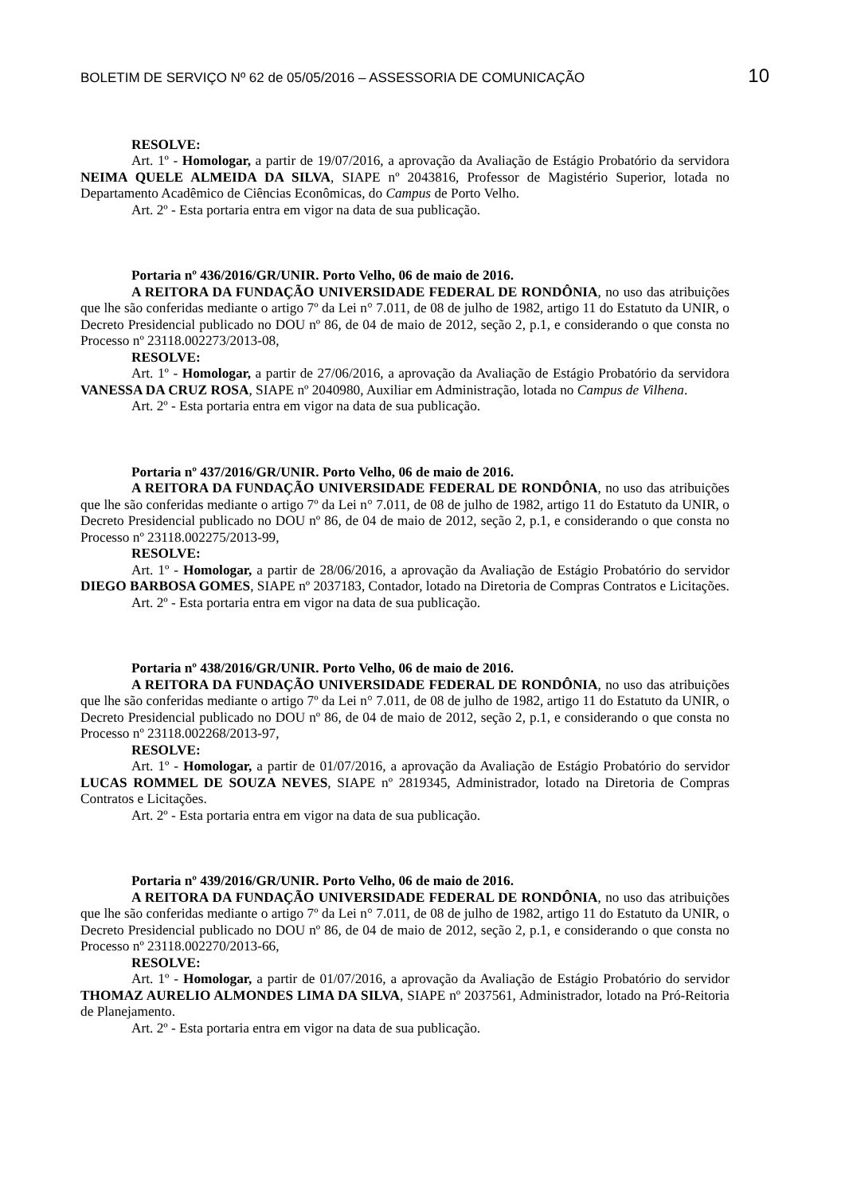BOLETIM DE SERVIÇO Nº 62 de 05/05/2016 – ASSESSORIA DE COMUNICAÇÃO 10
RESOLVE:
Art. 1º - Homologar, a partir de 19/07/2016, a aprovação da Avaliação de Estágio Probatório da servidora NEIMA QUELE ALMEIDA DA SILVA, SIAPE nº 2043816, Professor de Magistério Superior, lotada no Departamento Acadêmico de Ciências Econômicas, do Campus de Porto Velho.
Art. 2º - Esta portaria entra em vigor na data de sua publicação.
Portaria nº 436/2016/GR/UNIR. Porto Velho, 06 de maio de 2016.
A REITORA DA FUNDAÇÃO UNIVERSIDADE FEDERAL DE RONDÔNIA, no uso das atribuições que lhe são conferidas mediante o artigo 7º da Lei n° 7.011, de 08 de julho de 1982, artigo 11 do Estatuto da UNIR, o Decreto Presidencial publicado no DOU nº 86, de 04 de maio de 2012, seção 2, p.1, e considerando o que consta no Processo nº 23118.002273/2013-08,
RESOLVE:
Art. 1º - Homologar, a partir de 27/06/2016, a aprovação da Avaliação de Estágio Probatório da servidora VANESSA DA CRUZ ROSA, SIAPE nº 2040980, Auxiliar em Administração, lotada no Campus de Vilhena.
Art. 2º - Esta portaria entra em vigor na data de sua publicação.
Portaria nº 437/2016/GR/UNIR. Porto Velho, 06 de maio de 2016.
A REITORA DA FUNDAÇÃO UNIVERSIDADE FEDERAL DE RONDÔNIA, no uso das atribuições que lhe são conferidas mediante o artigo 7º da Lei n° 7.011, de 08 de julho de 1982, artigo 11 do Estatuto da UNIR, o Decreto Presidencial publicado no DOU nº 86, de 04 de maio de 2012, seção 2, p.1, e considerando o que consta no Processo nº 23118.002275/2013-99,
RESOLVE:
Art. 1º - Homologar, a partir de 28/06/2016, a aprovação da Avaliação de Estágio Probatório do servidor DIEGO BARBOSA GOMES, SIAPE nº 2037183, Contador, lotado na Diretoria de Compras Contratos e Licitações.
Art. 2º - Esta portaria entra em vigor na data de sua publicação.
Portaria nº 438/2016/GR/UNIR. Porto Velho, 06 de maio de 2016.
A REITORA DA FUNDAÇÃO UNIVERSIDADE FEDERAL DE RONDÔNIA, no uso das atribuições que lhe são conferidas mediante o artigo 7º da Lei n° 7.011, de 08 de julho de 1982, artigo 11 do Estatuto da UNIR, o Decreto Presidencial publicado no DOU nº 86, de 04 de maio de 2012, seção 2, p.1, e considerando o que consta no Processo nº 23118.002268/2013-97,
RESOLVE:
Art. 1º - Homologar, a partir de 01/07/2016, a aprovação da Avaliação de Estágio Probatório do servidor LUCAS ROMMEL DE SOUZA NEVES, SIAPE nº 2819345, Administrador, lotado na Diretoria de Compras Contratos e Licitações.
Art. 2º - Esta portaria entra em vigor na data de sua publicação.
Portaria nº 439/2016/GR/UNIR. Porto Velho, 06 de maio de 2016.
A REITORA DA FUNDAÇÃO UNIVERSIDADE FEDERAL DE RONDÔNIA, no uso das atribuições que lhe são conferidas mediante o artigo 7º da Lei n° 7.011, de 08 de julho de 1982, artigo 11 do Estatuto da UNIR, o Decreto Presidencial publicado no DOU nº 86, de 04 de maio de 2012, seção 2, p.1, e considerando o que consta no Processo nº 23118.002270/2013-66,
RESOLVE:
Art. 1º - Homologar, a partir de 01/07/2016, a aprovação da Avaliação de Estágio Probatório do servidor THOMAZ AURELIO ALMONDES LIMA DA SILVA, SIAPE nº 2037561, Administrador, lotado na Pró-Reitoria de Planejamento.
Art. 2º - Esta portaria entra em vigor na data de sua publicação.